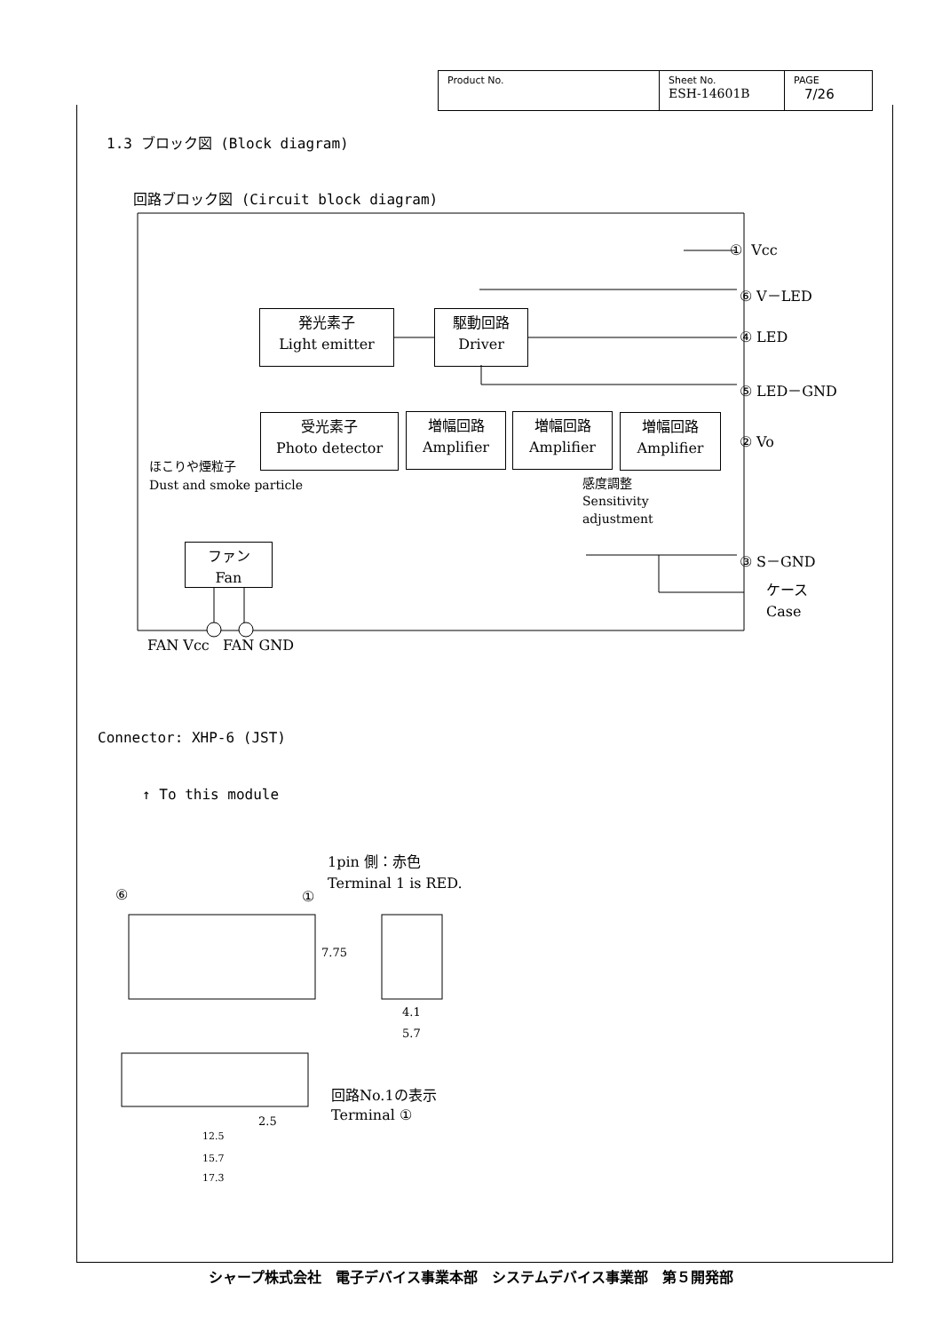| Product No. | Sheet No. ESH-14601B | PAGE 7/26 |
1.3 ブロック図 (Block diagram)
回路ブロック図 (Circuit block diagram)
① Vcc
⑥ V－LED
④ LED
⑤ LED－GND
② Vo
③ S－GND
ケース
Case
発光素子
Light emitter
駆動回路
Driver
受光素子
Photo detector
増幅回路
Amplifier
増幅回路
Amplifier
増幅回路
Amplifier
ファン
Fan
ほこりや煙粒子
Dust and smoke particle
感度調整
Sensitivity
adjustment
FAN Vcc FAN GND
Connector: XHP-6 (JST)
↑ To this module
1pin 側：赤色
Terminal 1 is RED.
⑥ ①
7.75
4.1
5.7
回路No.1の表示
Terminal ①
2.5
12.5
15.7
17.3
シャープ株式会社　電子デバイス事業本部　システムデバイス事業部　第５開発部